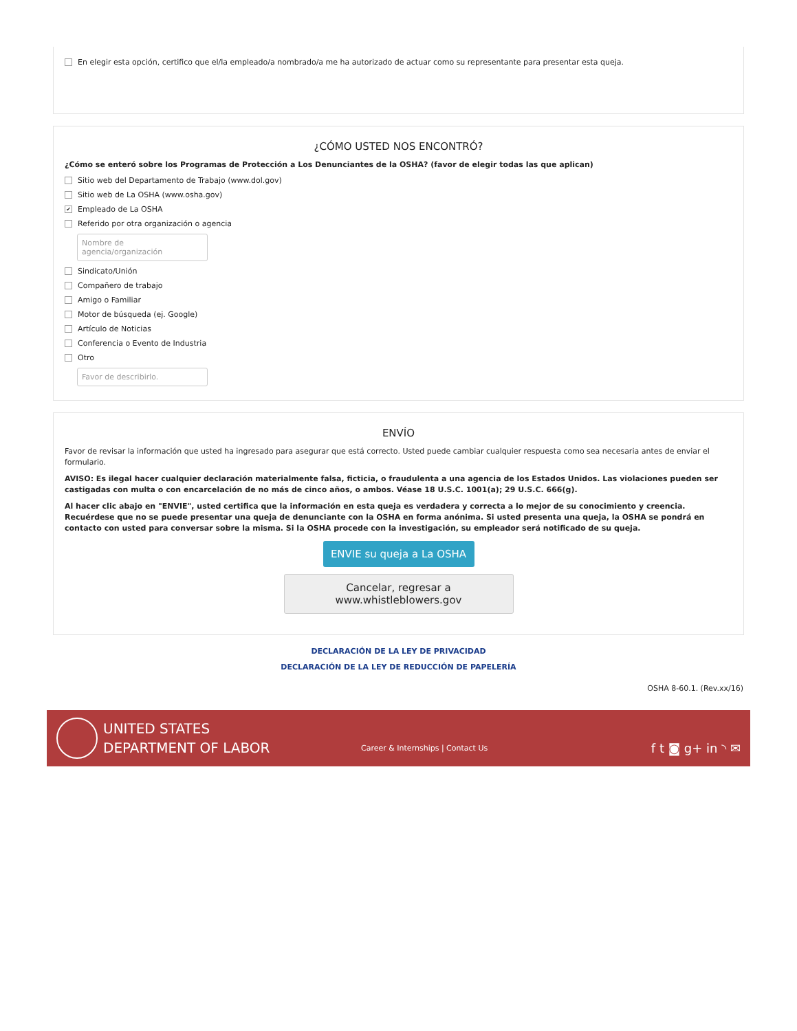En elegir esta opción, certifico que el/la empleado/a nombrado/a me ha autorizado de actuar como su representante para presentar esta queja.
¿CÓMO USTED NOS ENCONTRÓ?
¿Cómo se enteró sobre los Programas de Protección a Los Denunciantes de la OSHA? (favor de elegir todas las que aplican)
Sitio web del Departamento de Trabajo (www.dol.gov)
Sitio web de La OSHA (www.osha.gov)
✔ Empleado de La OSHA
Referido por otra organización o agencia
Nombre de agencia/organización
Sindicato/Unión
Compañero de trabajo
Amigo o Familiar
Motor de búsqueda (ej. Google)
Artículo de Noticias
Conferencia o Evento de Industria
Otro
Favor de describirlo.
ENVÍO
Favor de revisar la información que usted ha ingresado para asegurar que está correcto. Usted puede cambiar cualquier respuesta como sea necesaria antes de enviar el formulario.
AVISO: Es ilegal hacer cualquier declaración materialmente falsa, ficticia, o fraudulenta a una agencia de los Estados Unidos. Las violaciones pueden ser castigadas con multa o con encarcelación de no más de cinco años, o ambos. Véase 18 U.S.C. 1001(a); 29 U.S.C. 666(g).
Al hacer clic abajo en "ENVIE", usted certifica que la información en esta queja es verdadera y correcta a lo mejor de su conocimiento y creencia. Recuérdese que no se puede presentar una queja de denunciante con la OSHA en forma anónima. Si usted presenta una queja, la OSHA se pondrá en contacto con usted para conversar sobre la misma. Si la OSHA procede con la investigación, su empleador será notificado de su queja.
ENVIE su queja a La OSHA
Cancelar, regresar a www.whistleblowers.gov
DECLARACIÓN DE LA LEY DE PRIVACIDAD
DECLARACIÓN DE LA LEY DE REDUCCIÓN DE PAPELERÍA
OSHA 8-60.1. (Rev.xx/16)
UNITED STATES
DEPARTMENT OF LABOR
Career & Internships | Contact Us
f t ◙ g+ in ◝ ✉